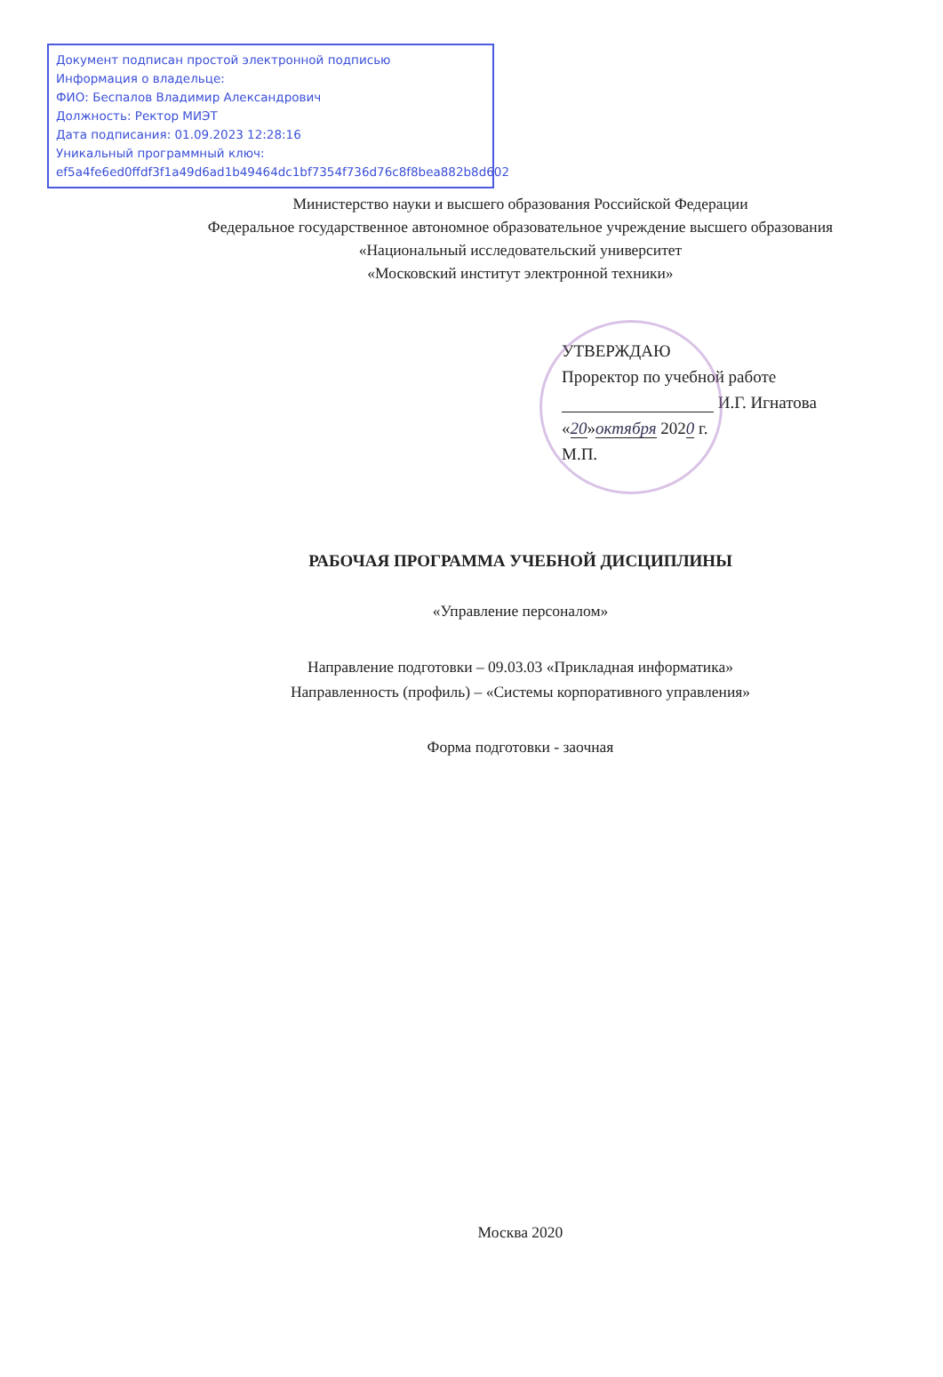Документ подписан простой электронной подписью
Информация о владельце:
ФИО: Беспалов Владимир Александрович
Должность: Ректор МИЭТ
Дата подписания: 01.09.2023 12:28:16
Уникальный программный ключ:
ef5a4fe6ed0ffdf3f1a49d6ad1b49464dc1bf7354f736d76c8f8bea882b8d602
Министерство науки и высшего образования Российской Федерации
Федеральное государственное автономное образовательное учреждение высшего образования
«Национальный исследовательский университет
«Московский институт электронной техники»
УТВЕРЖДАЮ
Проректор по учебной работе
И.Г. Игнатова
«20»октября 2020 г.
М.П.
РАБОЧАЯ ПРОГРАММА УЧЕБНОЙ ДИСЦИПЛИНЫ
«Управление персоналом»
Направление подготовки – 09.03.03 «Прикладная информатика»
Направленность (профиль) – «Системы корпоративного управления»
Форма подготовки - заочная
Москва 2020